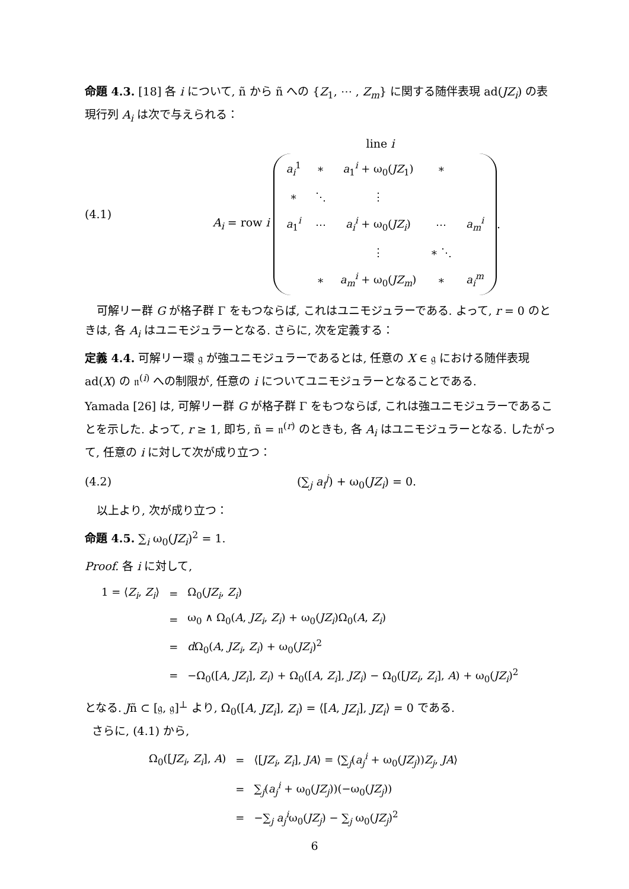命題 4.3. [18] 各 i について, ñ から ñ への {Z<sub>1</sub>, ⋯ , Z<sub>m</sub>} に関する随伴表現 ad(JZ<sub>i</sub>) の表現行列 A<sub>i</sub> は次で与えられる：
(4.1)
line i
A<sub>i</sub> = row i
| a<sub>i</sub><sup>1</sup> | ∗ | a<sub>1</sub><sup>i</sup> + ω<sub>0</sub>( JZ<sub>1</sub>) | ∗ | |
| ∗ | ⋱ | ⋮ | | |
| a<sub>1</sub><sup>i</sup> | ⋯ | a<sub>i</sub><sup>i</sup> + ω<sub>0</sub>( JZ<sub>i</sub> ) | ⋯ | a<sub>m</sub><sup>i</sup> |
| | | ⋮ | ∗ ⋱ | |
| | ∗ | a<sub>m</sub><sup>i</sup> + ω<sub>0</sub>( JZ<sub>m</sub> ) | ∗ | a<sub>i</sub><sup>m</sup> |
.
可解リー群 G が格子群 Γ をもつならば, これはユニモジュラーである. よって, r = 0 のときは, 各 A<sub>i</sub> はユニモジュラーとなる. さらに, 次を定義する：
定義 4.4. 可解リー環 𝔤 が強ユニモジュラーであるとは, 任意の X ∈ 𝔤 における随伴表現 ad(X) の 𝔫<sup>(i)</sup> への制限が, 任意の i についてユニモジュラーとなることである.
Yamada [26] は, 可解リー群 G が格子群 Γ をもつならば, これは強ユニモジュラーであることを示した. よって, r ≥ 1, 即ち, ñ = 𝔫<sup>(r)</sup> のときも, 各 A<sub>i</sub> はユニモジュラーとなる. したがって, 任意の i に対して次が成り立つ：
(4.2) (∑<sub>j</sub> a<sub>i</sub><sup>j</sup>) + ω<sub>0</sub>(JZ<sub>i</sub>) = 0.
以上より, 次が成り立つ：
命題 4.5. ∑<sub>i</sub> ω<sub>0</sub>(JZ<sub>i</sub>)<sup>2</sup> = 1.
Proof. 各 i に対して,
| 1 = ⟨ Z<sub>i</sub> , Z<sub>i</sub> ⟩ | = | Ω<sub>0</sub>( JZ<sub>i</sub> , Z<sub>i</sub> ) |
| | = | ω<sub>0</sub> ∧ Ω<sub>0</sub>( A , JZ<sub>i</sub> , Z<sub>i</sub> ) + ω<sub>0</sub>( JZ<sub>i</sub> )Ω<sub>0</sub>( A , Z<sub>i</sub> ) |
| | = | d Ω<sub>0</sub>( A , JZ<sub>i</sub> , Z<sub>i</sub> ) + ω<sub>0</sub>( JZ<sub>i</sub> )<sup>2</sup> |
| | = | −Ω<sub>0</sub>([ A , JZ<sub>i</sub> ], Z<sub>i</sub> ) + Ω<sub>0</sub>([ A , Z<sub>i</sub> ], JZ<sub>i</sub> ) − Ω<sub>0</sub>([ JZ<sub>i</sub> , Z<sub>i</sub> ], A ) + ω<sub>0</sub>( JZ<sub>i</sub> )<sup>2</sup> |
となる. Jñ ⊂ [𝔤, 𝔤]<sup>⊥</sup> より, Ω<sub>0</sub>([A, JZ<sub>i</sub>], Z<sub>i</sub>) = ⟨[A, JZ<sub>i</sub>], JZ<sub>i</sub>⟩ = 0 である.
さらに, (4.1) から,
| Ω<sub>0</sub>([ JZ<sub>i</sub> , Z<sub>i</sub> ], A ) | = | ⟨[ JZ<sub>i</sub> , Z<sub>i</sub> ], JA ⟩ = ⟨∑<sub>j</sub>( a<sub>j</sub><sup>i</sup> + ω<sub>0</sub>( JZ<sub>j</sub> )) Z<sub>j</sub> , JA ⟩ |
| | = | ∑<sub>j</sub>( a<sub>j</sub><sup>i</sup> + ω<sub>0</sub>( JZ<sub>j</sub> ))(−ω<sub>0</sub>( JZ<sub>j</sub> )) |
| | = | −∑<sub>j</sub> a<sub>j</sub><sup>i</sup>ω<sub>0</sub>( JZ<sub>j</sub> ) − ∑<sub>j</sub> ω<sub>0</sub>( JZ<sub>j</sub> )<sup>2</sup> |
6